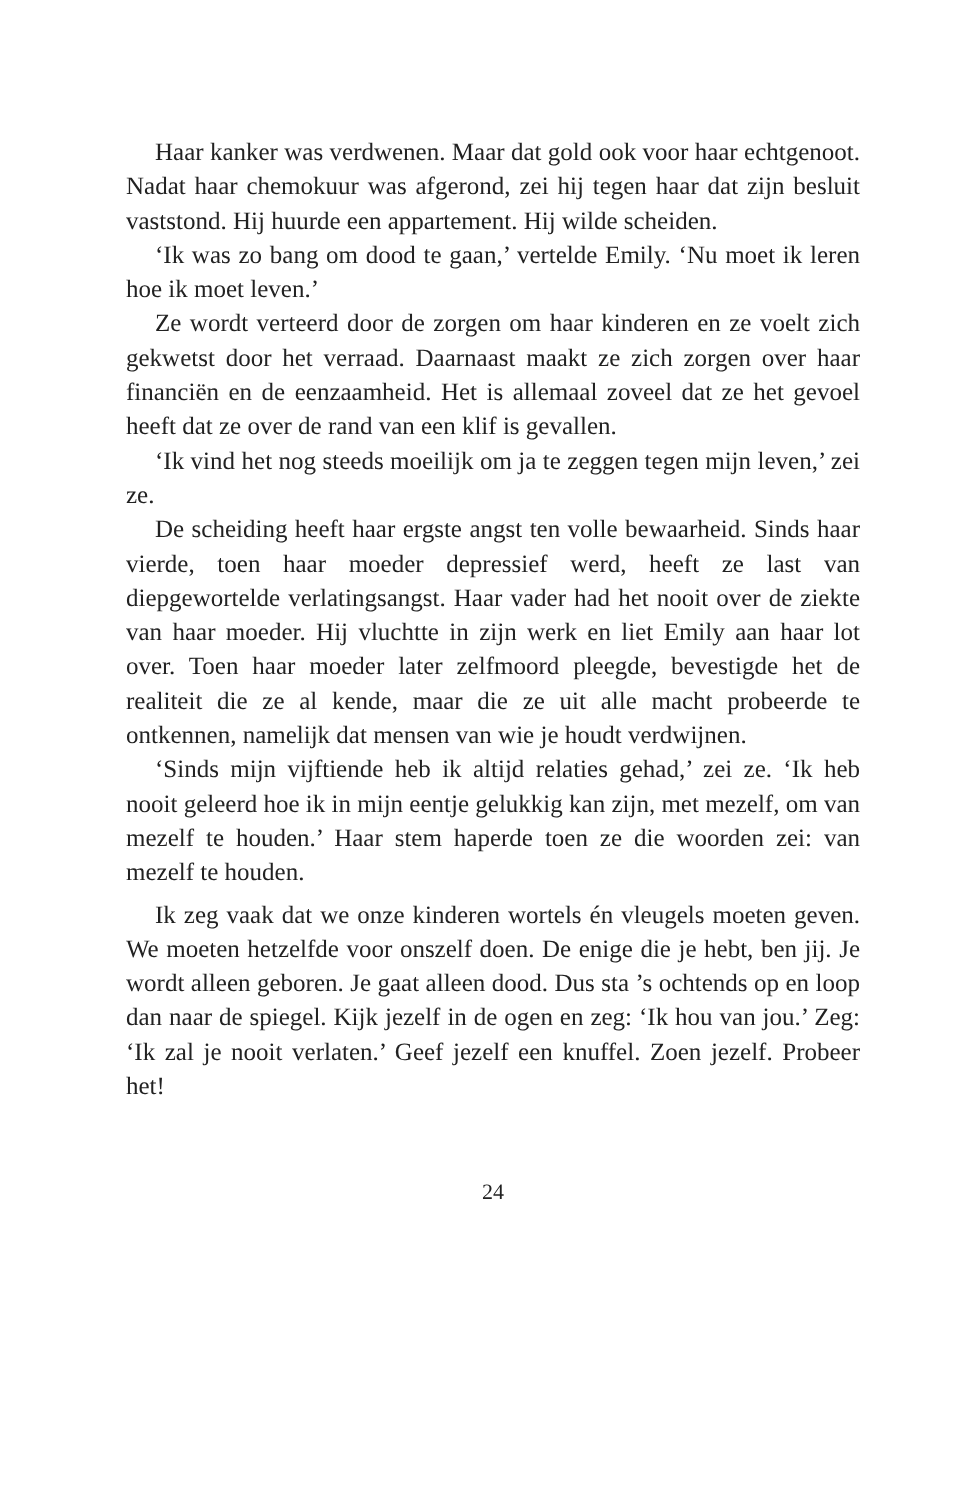Haar kanker was verdwenen. Maar dat gold ook voor haar echtgenoot. Nadat haar chemokuur was afgerond, zei hij tegen haar dat zijn besluit vaststond. Hij huurde een appartement. Hij wilde scheiden.
‘Ik was zo bang om dood te gaan,’ vertelde Emily. ‘Nu moet ik leren hoe ik moet leven.’
Ze wordt verteerd door de zorgen om haar kinderen en ze voelt zich gekwetst door het verraad. Daarnaast maakt ze zich zorgen over haar financiën en de eenzaamheid. Het is allemaal zoveel dat ze het gevoel heeft dat ze over de rand van een klif is gevallen.
‘Ik vind het nog steeds moeilijk om ja te zeggen tegen mijn leven,’ zei ze.
De scheiding heeft haar ergste angst ten volle bewaarheid. Sinds haar vierde, toen haar moeder depressief werd, heeft ze last van diepgewortelde verlatingsangst. Haar vader had het nooit over de ziekte van haar moeder. Hij vluchtte in zijn werk en liet Emily aan haar lot over. Toen haar moeder later zelfmoord pleegde, bevestigde het de realiteit die ze al kende, maar die ze uit alle macht probeerde te ontkennen, namelijk dat mensen van wie je houdt verdwijnen.
‘Sinds mijn vijftiende heb ik altijd relaties gehad,’ zei ze. ‘Ik heb nooit geleerd hoe ik in mijn eentje gelukkig kan zijn, met mezelf, om van mezelf te houden.’ Haar stem haperde toen ze die woorden zei: van mezelf te houden.
Ik zeg vaak dat we onze kinderen wortels én vleugels moeten geven. We moeten hetzelfde voor onszelf doen. De enige die je hebt, ben jij. Je wordt alleen geboren. Je gaat alleen dood. Dus sta ’s ochtends op en loop dan naar de spiegel. Kijk jezelf in de ogen en zeg: ‘Ik hou van jou.’ Zeg: ‘Ik zal je nooit verlaten.’ Geef jezelf een knuffel. Zoen jezelf. Probeer het!
24